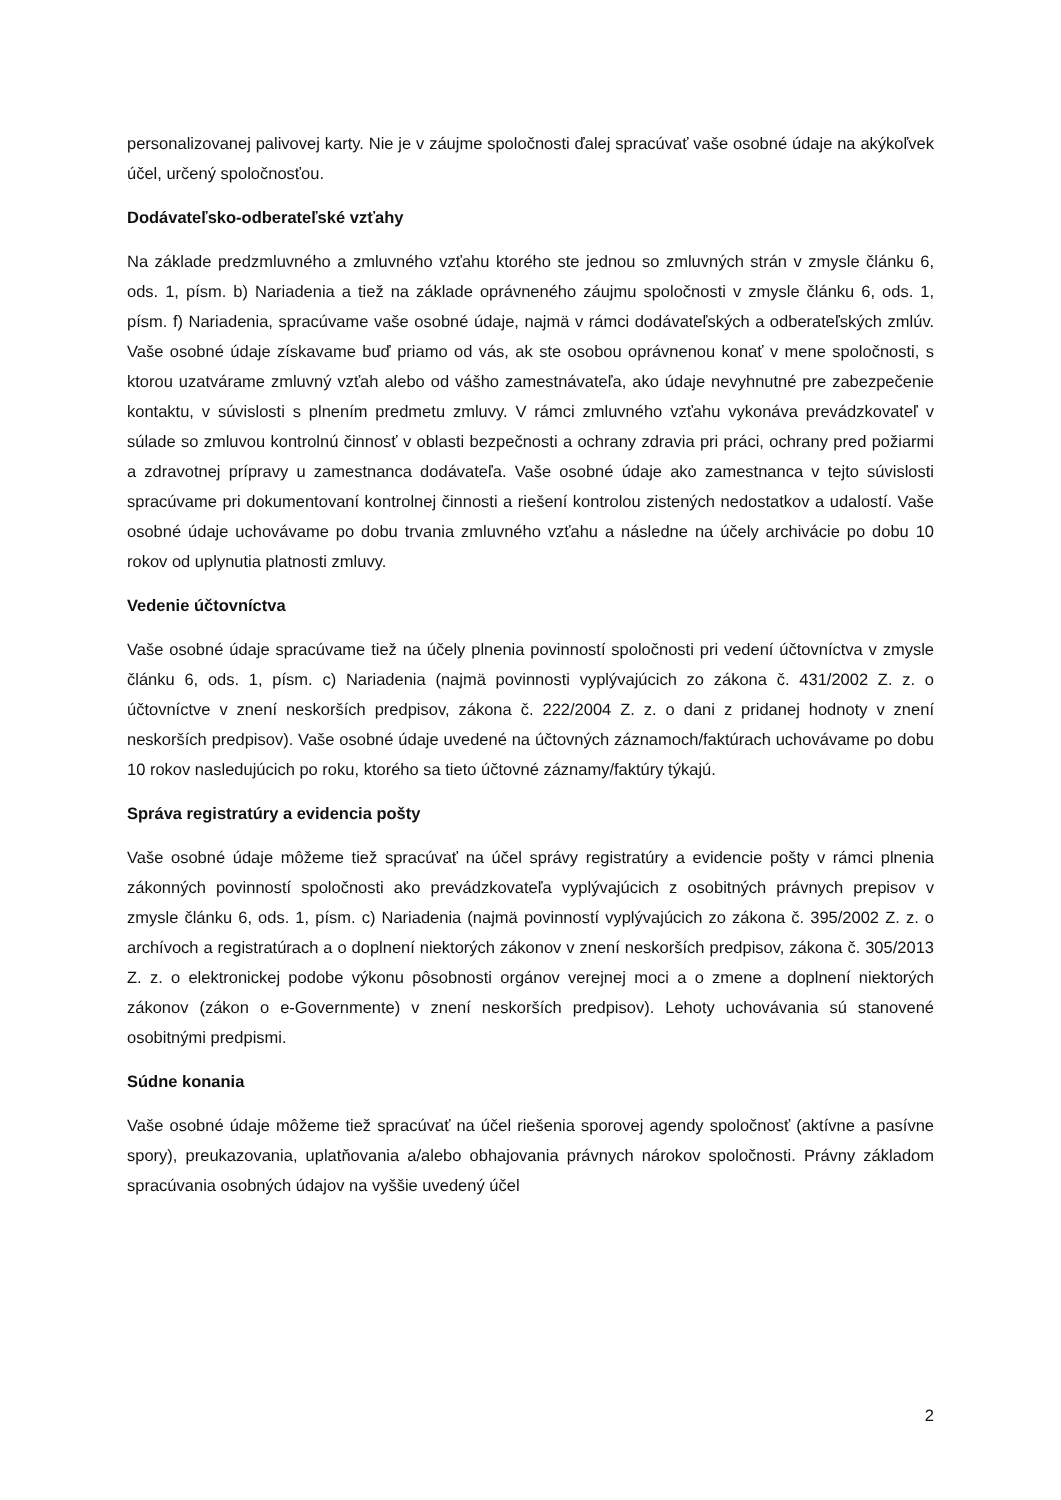personalizovanej palivovej karty. Nie je v záujme spoločnosti ďalej spracúvať vaše osobné údaje na akýkoľvek účel, určený spoločnosťou.
Dodávateľsko-odberateľské vzťahy
Na základe predzmluvného a zmluvného vzťahu ktorého ste jednou so zmluvných strán v zmysle článku 6, ods. 1, písm. b) Nariadenia a tiež na základe oprávneného záujmu spoločnosti v zmysle článku 6, ods. 1, písm. f) Nariadenia, spracúvame vaše osobné údaje, najmä v rámci dodávateľských a odberateľských zmlúv. Vaše osobné údaje získavame buď priamo od vás, ak ste osobou oprávnenou konať v mene spoločnosti, s ktorou uzatvárame zmluvný vzťah alebo od vášho zamestnávateľa, ako údaje nevyhnutné pre zabezpečenie kontaktu, v súvislosti s plnením predmetu zmluvy. V rámci zmluvného vzťahu vykonáva prevádzkovateľ v súlade so zmluvou kontrolnú činnosť v oblasti bezpečnosti a ochrany zdravia pri práci, ochrany pred požiarmi a zdravotnej prípravy u zamestnanca dodávateľa. Vaše osobné údaje ako zamestnanca v tejto súvislosti spracúvame pri dokumentovaní kontrolnej činnosti a riešení kontrolou zistených nedostatkov a udalostí. Vaše osobné údaje uchovávame po dobu trvania zmluvného vzťahu a následne na účely archivácie po dobu 10 rokov od uplynutia platnosti zmluvy.
Vedenie účtovníctva
Vaše osobné údaje spracúvame tiež na účely plnenia povinností spoločnosti pri vedení účtovníctva v zmysle článku 6, ods. 1, písm. c) Nariadenia (najmä povinnosti vyplývajúcich zo zákona č. 431/2002 Z. z. o účtovníctve v znení neskorších predpisov, zákona č. 222/2004 Z. z. o dani z pridanej hodnoty v znení neskorších predpisov). Vaše osobné údaje uvedené na účtovných záznamoch/faktúrach uchovávame po dobu 10 rokov nasledujúcich po roku, ktorého sa tieto účtovné záznamy/faktúry týkajú.
Správa registratúry a evidencia pošty
Vaše osobné údaje môžeme tiež spracúvať na účel správy registratúry a evidencie pošty v rámci plnenia zákonných povinností spoločnosti ako prevádzkovateľa vyplývajúcich z osobitných právnych prepisov v zmysle článku 6, ods. 1, písm. c) Nariadenia (najmä povinností vyplývajúcich zo zákona č. 395/2002 Z. z. o archívoch a registratúrach a o doplnení niektorých zákonov v znení neskorších predpisov, zákona č. 305/2013 Z. z. o elektronickej podobe výkonu pôsobnosti orgánov verejnej moci a o zmene a doplnení niektorých zákonov (zákon o e-Governmente) v znení neskorších predpisov). Lehoty uchovávania sú stanovené osobitnými predpismi.
Súdne konania
Vaše osobné údaje môžeme tiež spracúvať na účel riešenia sporovej agendy spoločnosť (aktívne a pasívne spory), preukazovania, uplatňovania a/alebo obhajovania právnych nárokov spoločnosti. Právny základom spracúvania osobných údajov na vyššie uvedený účel
2